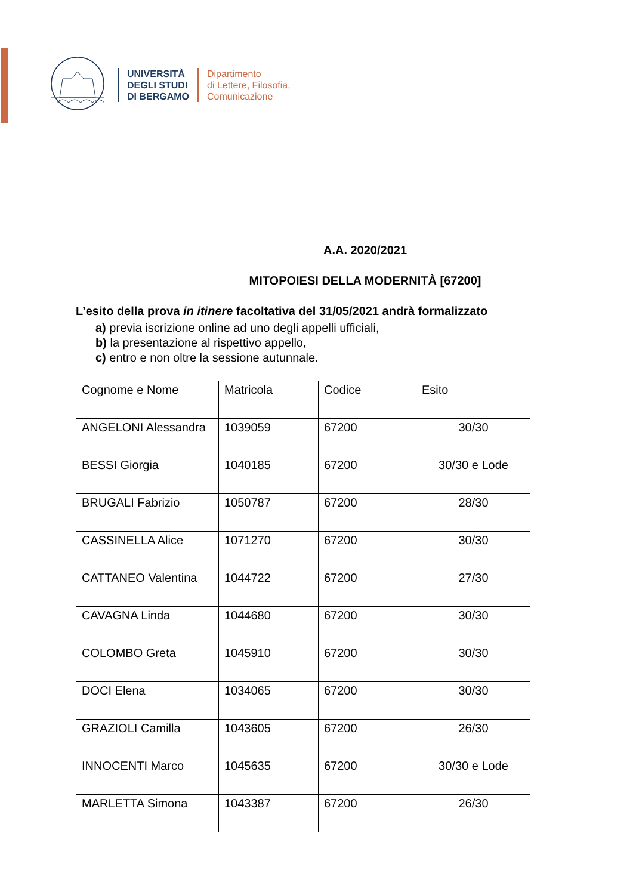UNIVERSITÀ
DEGLI STUDI
DI BERGAMO
Dipartimento
di Lettere, Filosofia,
Comunicazione
A.A. 2020/2021
MITOPOIESI DELLA MODERNITÀ [67200]
L’esito della prova in itinere facoltativa del 31/05/2021 andrà formalizzato
a) previa iscrizione online ad uno degli appelli ufficiali,
b) la presentazione al rispettivo appello,
c) entro e non oltre la sessione autunnale.
| Cognome e Nome | Matricola | Codice | Esito |
| ANGELONI Alessandra | 1039059 | 67200 | 30/30 |
| BESSI Giorgia | 1040185 | 67200 | 30/30 e Lode |
| BRUGALI Fabrizio | 1050787 | 67200 | 28/30 |
| CASSINELLA Alice | 1071270 | 67200 | 30/30 |
| CATTANEO Valentina | 1044722 | 67200 | 27/30 |
| CAVAGNA Linda | 1044680 | 67200 | 30/30 |
| COLOMBO Greta | 1045910 | 67200 | 30/30 |
| DOCI Elena | 1034065 | 67200 | 30/30 |
| GRAZIOLI Camilla | 1043605 | 67200 | 26/30 |
| INNOCENTI Marco | 1045635 | 67200 | 30/30 e Lode |
| MARLETTA Simona | 1043387 | 67200 | 26/30 |